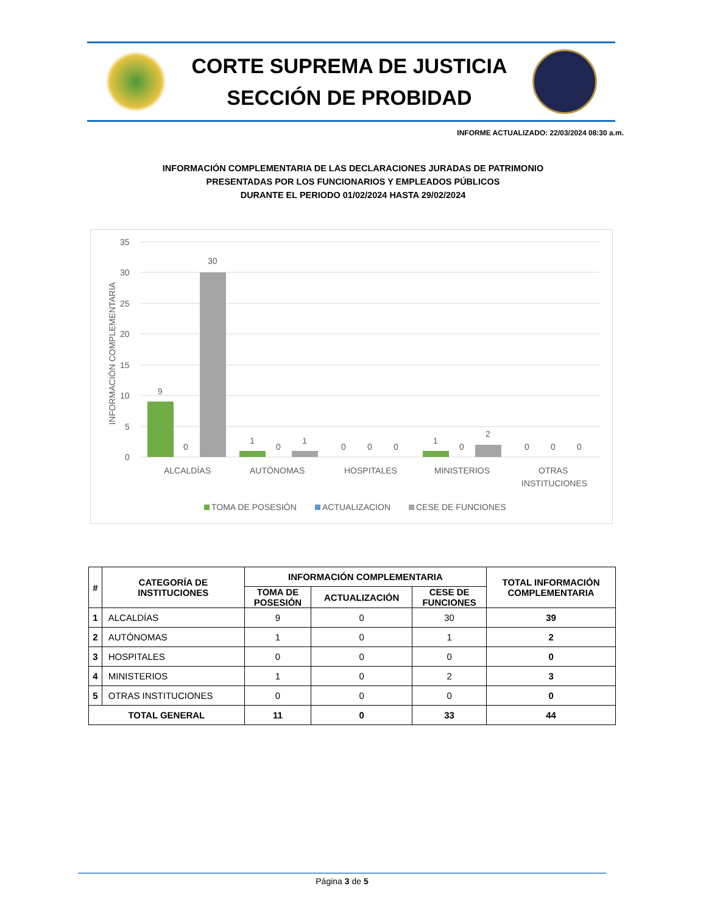CORTE SUPREMA DE JUSTICIA
SECCIÓN DE PROBIDAD
INFORME ACTUALIZADO: 22/03/2024 08:30 a.m.
INFORMACIÓN COMPLEMENTARIA DE LAS DECLARACIONES JURADAS DE PATRIMONIO
PRESENTADAS POR LOS FUNCIONARIOS Y EMPLEADOS PÚBLICOS
DURANTE EL PERIODO 01/02/2024 HASTA 29/02/2024
INFORMACIÓN COMPLEMENTARIA
35
30
25
20
15
10
5
0
9
0
30
1
0
1
0
0
0
1
0
2
0
0
0
ALCALDÍAS
AUTÓNOMAS
HOSPITALES
MINISTERIOS
OTRAS
INSTITUCIONES
TOMA DE POSESIÓN
ACTUALIZACION
CESE DE FUNCIONES
| # | CATEGORÍA DE INSTITUCIONES | INFORMACIÓN COMPLEMENTARIA | | | TOTAL INFORMACIÓN COMPLEMENTARIA |
| --- | --- | --- | --- | --- | --- |
| | | TOMA DE POSESIÓN | ACTUALIZACIÓN | CESE DE FUNCIONES | |
| 1 | ALCALDÍAS | 9 | 0 | 30 | 39 |
| 2 | AUTÓNOMAS | 1 | 0 | 1 | 2 |
| 3 | HOSPITALES | 0 | 0 | 0 | 0 |
| 4 | MINISTERIOS | 1 | 0 | 2 | 3 |
| 5 | OTRAS INSTITUCIONES | 0 | 0 | 0 | 0 |
| TOTAL GENERAL | | 11 | 0 | 33 | 44 |
Página 3 de 5